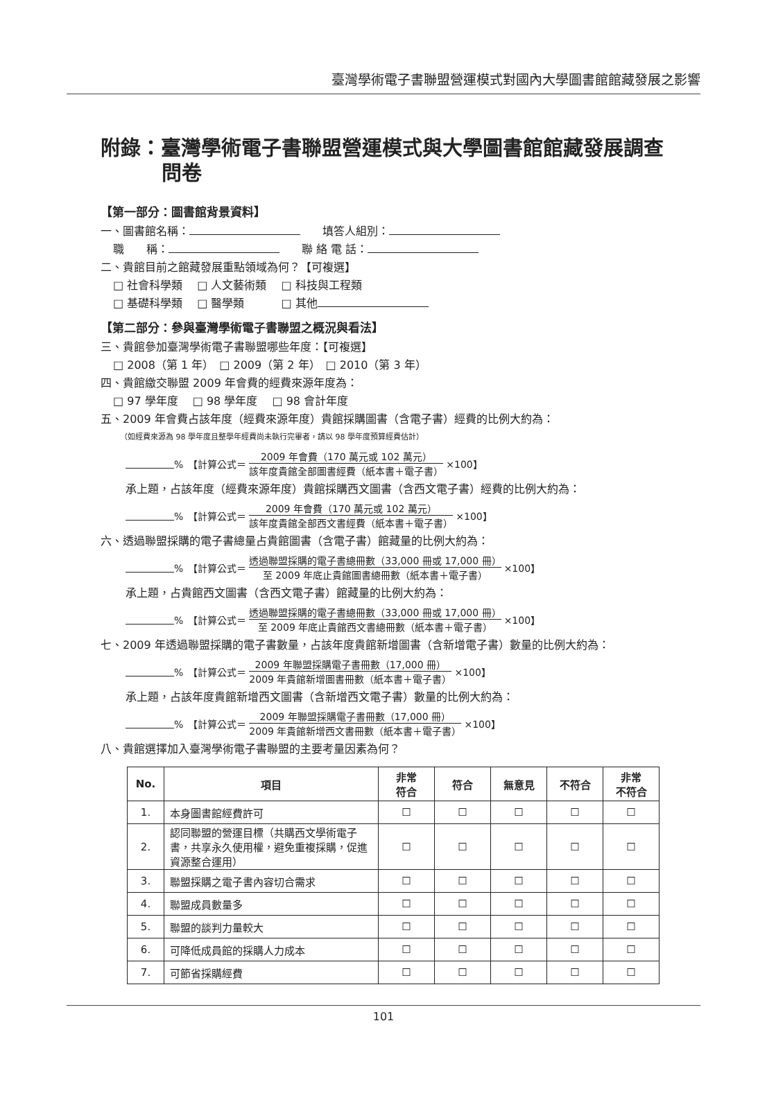臺灣學術電子書聯盟營運模式對國內大學圖書館館藏發展之影響
附錄：臺灣學術電子書聯盟營運模式與大學圖書館館藏發展調查問卷
【第一部分：圖書館背景資料】
一、圖書館名稱：　　填答人組別：
職　　稱：　　聯 絡 電 話：
二、貴館目前之館藏發展重點領域為何？【可複選】
□ 社會科學類　 □ 人文藝術類　 □ 科技與工程類
□ 基礎科學類　 □ 醫學類　　　 □ 其他
【第二部分：參與臺灣學術電子書聯盟之概況與看法】
三、貴館參加臺灣學術電子書聯盟哪些年度：【可複選】
□ 2008（第 1 年）　□ 2009（第 2 年）　□ 2010（第 3 年）
四、貴館繳交聯盟 2009 年會費的經費來源年度為：
□ 97 學年度　 □ 98 學年度　 □ 98 會計年度
五、2009 年會費占該年度（經費來源年度）貴館採購圖書（含電子書）經費的比例大約為：
（如經費來源為 98 學年度且整學年經費尚未執行完畢者，請以 98 學年度預算經費估計）
%　【計算公式＝ 2009 年會費（170 萬元或 102 萬元） 該年度貴館全部圖書經費（紙本書＋電子書） ×100】
承上題，占該年度（經費來源年度）貴館採購西文圖書（含西文電子書）經費的比例大約為：
%　【計算公式＝ 2009 年會費（170 萬元或 102 萬元） 該年度貴館全部西文書經費（紙本書＋電子書） ×100】
六、透過聯盟採購的電子書總量占貴館圖書（含電子書）館藏量的比例大約為：
%　【計算公式＝ 透過聯盟採購的電子書總冊數（33,000 冊或 17,000 冊） 至 2009 年底止貴館圖書總冊數（紙本書＋電子書） ×100】
承上題，占貴館西文圖書（含西文電子書）館藏量的比例大約為：
%　【計算公式＝ 透過聯盟採購的電子書總冊數（33,000 冊或 17,000 冊） 至 2009 年底止貴館西文書總冊數（紙本書＋電子書） ×100】
七、2009 年透過聯盟採購的電子書數量，占該年度貴館新增圖書（含新增電子書）數量的比例大約為：
%　【計算公式＝ 2009 年聯盟採購電子書冊數（17,000 冊） 2009 年貴館新增圖書冊數（紙本書＋電子書） ×100】
承上題，占該年度貴館新增西文圖書（含新增西文電子書）數量的比例大約為：
%　【計算公式＝ 2009 年聯盟採購電子書冊數（17,000 冊） 2009 年貴館新增西文書冊數（紙本書＋電子書） ×100】
八、貴館選擇加入臺灣學術電子書聯盟的主要考量因素為何？
| No. | 項目 | 非常 符合 | 符合 | 無意見 | 不符合 | 非常 不符合 |
| --- | --- | --- | --- | --- | --- | --- |
| 1. | 本身圖書館經費許可 | ☐ | ☐ | ☐ | ☐ | ☐ |
| 2. | 認同聯盟的營運目標（共購西文學術電子書，共享永久使用權，避免重複採購，促進資源整合運用） | ☐ | ☐ | ☐ | ☐ | ☐ |
| 3. | 聯盟採購之電子書內容切合需求 | ☐ | ☐ | ☐ | ☐ | ☐ |
| 4. | 聯盟成員數量多 | ☐ | ☐ | ☐ | ☐ | ☐ |
| 5. | 聯盟的談判力量較大 | ☐ | ☐ | ☐ | ☐ | ☐ |
| 6. | 可降低成員館的採購人力成本 | ☐ | ☐ | ☐ | ☐ | ☐ |
| 7. | 可節省採購經費 | ☐ | ☐ | ☐ | ☐ | ☐ |
101